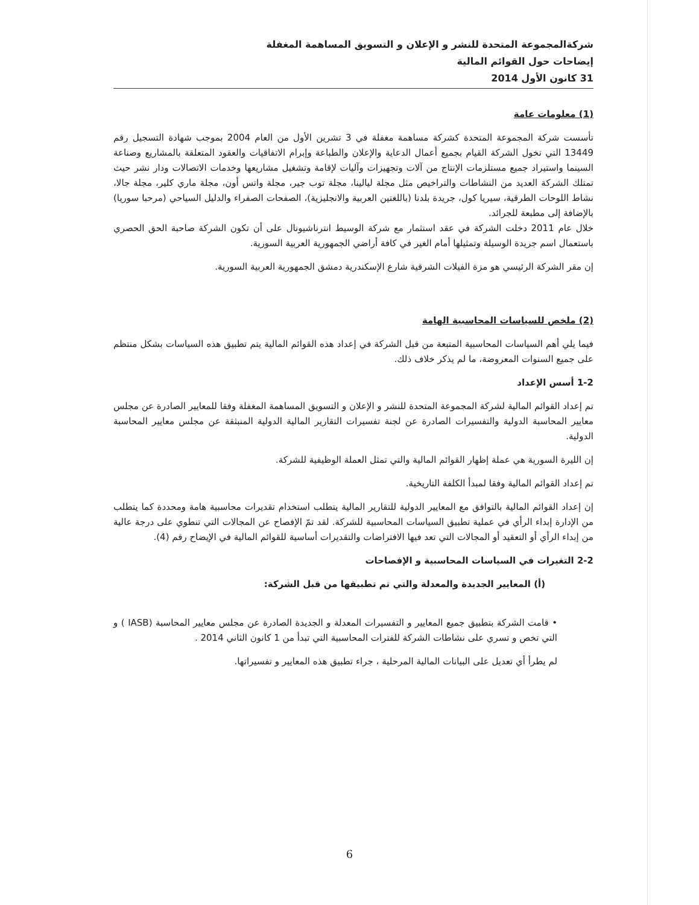شركةالمجموعة المتحدة للنشر و الإعلان و التسويق المساهمة المغفلة
إيضاحات حول القوائم المالية
31 كانون الأول 2014
(1) معلومات عامة
تأسست شركة المجموعة المتحدة كشركة مساهمة مغفلة في 3 تشرين الأول من العام 2004 بموجب شهادة التسجيل رقم 13449 التي تخول الشركة القيام بجميع أعمال الدعاية والإعلان والطباعة وإبرام الاتفاقيات والعقود المتعلقة بالمشاريع وصناعة السينما واستيراد جميع مستلزمات الإنتاج من آلات وتجهيزات وآليات لإقامة وتشغيل مشاريعها وخدمات الاتصالات ودار نشر حيث تمتلك الشركة العديد من النشاطات والتراخيص مثل مجلة ليالينا، مجلة توب جير، مجلة واتس أون، مجلة ماري كلير، مجلة جالا، نشاط اللوحات الطرقية، سيريا كول، جريدة بلدنا (باللغتين العربية والانجليزية)، الصفحات الصفراء والدليل السياحي (مرحبا سوريا) بالإضافة إلى مطبعة للجرائد.
خلال عام 2011 دخلت الشركة في عقد استثمار مع شركة الوسيط انترناشيونال على أن تكون الشركة صاحبة الحق الحصري باستعمال اسم جريدة الوسيلة وتمثيلها أمام الغير في كافة أراضي الجمهورية العربية السورية.
إن مقر الشركة الرئيسي هو مزة الفيلات الشرقية شارع الإسكندرية دمشق الجمهورية العربية السورية.
(2) ملخص للسياسات المحاسبية الهامة
فيما يلي أهم السياسات المحاسبية المتبعة من قبل الشركة في إعداد هذه القوائم المالية يتم تطبيق هذه السياسات بشكل منتظم على جميع السنوات المعروضة، ما لم يذكر خلاف ذلك.
1-2 أسس الإعداد
تم إعداد القوائم المالية لشركة المجموعة المتحدة للنشر و الإعلان و التسويق المساهمة المغفلة وفقا للمعايير الصادرة عن مجلس معايير المحاسبة الدولية والتفسيرات الصادرة عن لجنة تفسيرات التقارير المالية الدولية المنبثقة عن مجلس معايير المحاسبة الدولية.
إن الليرة السورية هي عملة إظهار القوائم المالية والتي تمثل العملة الوظيفية للشركة.
تم إعداد القوائم المالية وفقا لمبدأ الكلفة التاريخية.
إن إعداد القوائم المالية بالتوافق مع المعايير الدولية للتقارير المالية يتطلب استخدام تقديرات محاسبية هامة ومحددة كما يتطلب من الإدارة إبداء الرأي في عملية تطبيق السياسات المحاسبية للشركة. لقد تمّ الإفصاح عن المجالات التي تنطوي على درجة عالية من إبداء الرأي أو التعقيد أو المجالات التي تعد فيها الافتراضات والتقديرات أساسية للقوائم المالية في الإيضاح رقم (4).
2-2 التغيرات في السياسات المحاسبية و الإفصاحات
(أ) المعايير الجديدة والمعدلة والتي تم تطبيقها من قبل الشركة:
• قامت الشركة بتطبيق جميع المعايير و التفسيرات المعدلة و الجديدة الصادرة عن مجلس معايير المحاسبة (IASB ) و التي تخص و تسري على نشاطات الشركة للفترات المحاسبية التي تبدأ من 1 كانون الثاني 2014 .
لم يطرأ أي تعديل على البيانات المالية المرحلية ، جراء تطبيق هذه المعايير و تفسيراتها.
6